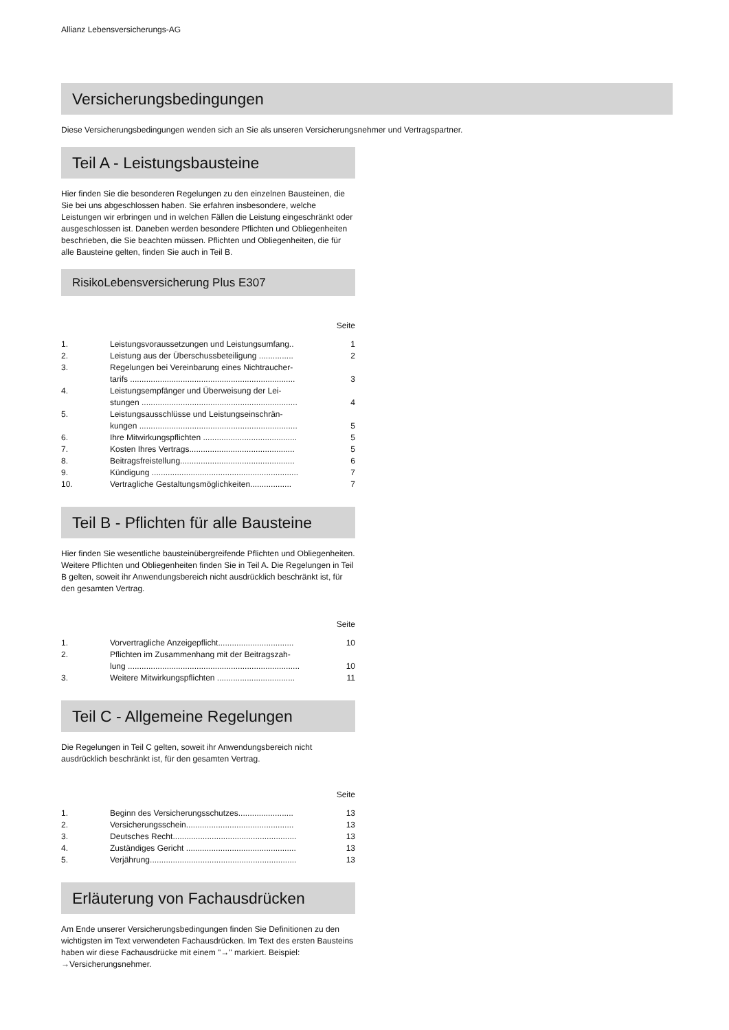Allianz Lebensversicherungs-AG
Versicherungsbedingungen
Diese Versicherungsbedingungen wenden sich an Sie als unseren Versicherungsnehmer und Vertragspartner.
Teil A - Leistungsbausteine
Hier finden Sie die besonderen Regelungen zu den einzelnen Bausteinen, die Sie bei uns abgeschlossen haben. Sie erfahren insbesondere, welche Leistungen wir erbringen und in welchen Fällen die Leistung eingeschränkt oder ausgeschlossen ist. Daneben werden besondere Pflichten und Obliegenheiten beschrieben, die Sie beachten müssen. Pflichten und Obliegenheiten, die für alle Bausteine gelten, finden Sie auch in Teil B.
RisikoLebensversicherung Plus E307
Seite
| 1. | Leistungsvoraussetzungen und Leistungsumfang.. | 1 |
| 2. | Leistung aus der Überschussbeteiligung ............... | 2 |
| 3. | Regelungen bei Vereinbarung eines Nichtraucher- tarifs ........................................................................ | 3 |
| 4. | Leistungsempfänger und Überweisung der Lei- stungen .................................................................... | 4 |
| 5. | Leistungsausschlüsse und Leistungseinschrän- kungen ..................................................................... | 5 |
| 6. | Ihre Mitwirkungspflichten ......................................... | 5 |
| 7. | Kosten Ihres Vertrags.............................................. | 5 |
| 8. | Beitragsfreistellung.................................................. | 6 |
| 9. | Kündigung ................................................................ | 7 |
| 10. | Vertragliche Gestaltungsmöglichkeiten.................. | 7 |
Teil B - Pflichten für alle Bausteine
Hier finden Sie wesentliche bausteinübergreifende Pflichten und Obliegenheiten. Weitere Pflichten und Obliegenheiten finden Sie in Teil A. Die Regelungen in Teil B gelten, soweit ihr Anwendungsbereich nicht ausdrücklich beschränkt ist, für den gesamten Vertrag.
Seite
| 1. | Vorvertragliche Anzeigepflicht................................. | 10 |
| 2. | Pflichten im Zusammenhang mit der Beitragszah- lung ........................................................................... | 10 |
| 3. | Weitere Mitwirkungspflichten .................................. | 11 |
Teil C - Allgemeine Regelungen
Die Regelungen in Teil C gelten, soweit ihr Anwendungsbereich nicht ausdrücklich beschränkt ist, für den gesamten Vertrag.
Seite
| 1. | Beginn des Versicherungsschutzes........................ | 13 |
| 2. | Versicherungsschein............................................... | 13 |
| 3. | Deutsches Recht...................................................... | 13 |
| 4. | Zuständiges Gericht ................................................ | 13 |
| 5. | Verjährung................................................................ | 13 |
Erläuterung von Fachausdrücken
Am Ende unserer Versicherungsbedingungen finden Sie Definitionen zu den wichtigsten im Text verwendeten Fachausdrücken. Im Text des ersten Bausteins haben wir diese Fachausdrücke mit einem "→" markiert. Beispiel: →Versicherungsnehmer.